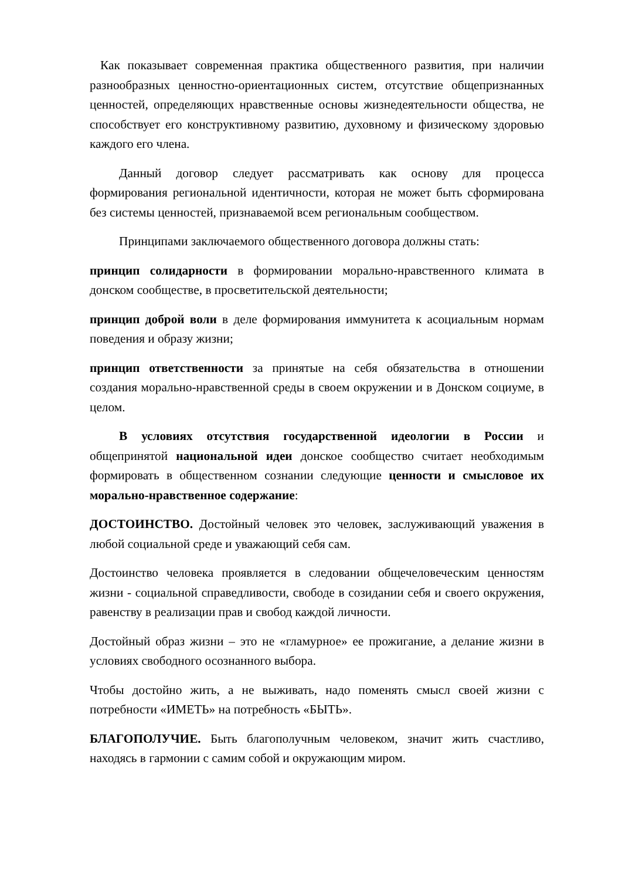Как показывает современная практика общественного развития, при наличии разнообразных ценностно-ориентационных систем, отсутствие общепризнанных ценностей, определяющих нравственные основы жизнедеятельности общества, не способствует его конструктивному развитию, духовному и физическому здоровью каждого его члена.
Данный договор следует рассматривать как основу для процесса формирования региональной идентичности, которая не может быть сформирована без системы ценностей, признаваемой всем региональным сообществом.
Принципами заключаемого общественного договора должны стать:
принцип солидарности в формировании морально-нравственного климата в донском сообществе, в просветительской деятельности;
принцип доброй воли в деле формирования иммунитета к асоциальным нормам поведения и образу жизни;
принцип ответственности за принятые на себя обязательства в отношении создания морально-нравственной среды в своем окружении и в Донском социуме, в целом.
В условиях отсутствия государственной идеологии в России и общепринятой национальной идеи донское сообщество считает необходимым формировать в общественном сознании следующие ценности и смысловое их морально-нравственное содержание:
ДОСТОИНСТВО. Достойный человек это человек, заслуживающий уважения в любой социальной среде и уважающий себя сам.
Достоинство человека проявляется в следовании общечеловеческим ценностям жизни - социальной справедливости, свободе в созидании себя и своего окружения, равенству в реализации прав и свобод каждой личности.
Достойный образ жизни – это не «гламурное» ее прожигание, а делание жизни в условиях свободного осознанного выбора.
Чтобы достойно жить, а не выживать, надо поменять смысл своей жизни с потребности «ИМЕТЬ» на потребность «БЫТЬ».
БЛАГОПОЛУЧИЕ. Быть благополучным человеком, значит жить счастливо, находясь в гармонии с самим собой и окружающим миром.